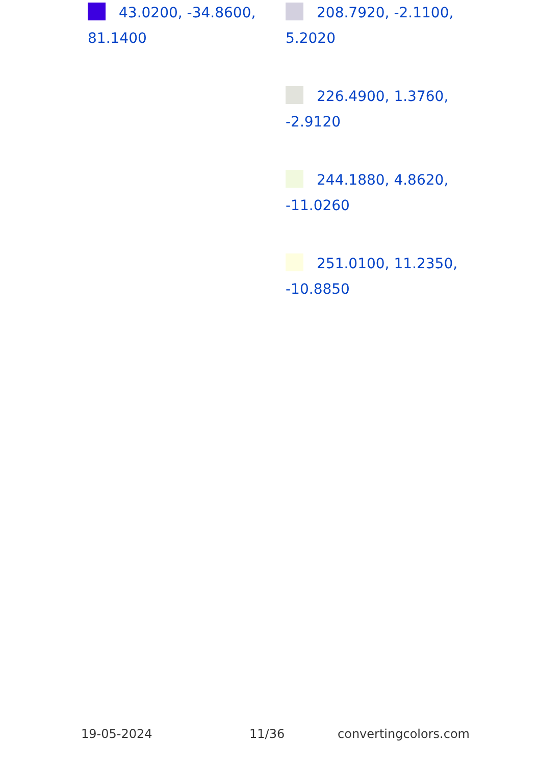43.0200, -34.8600, 81.1400 208.7920, -2.1100, 5.2020
226.4900, 1.3760, -2.9120
244.1880, 4.8620, -11.0260
251.0100, 11.2350, -10.8850
19-05-2024 11/36 convertingcolors.com